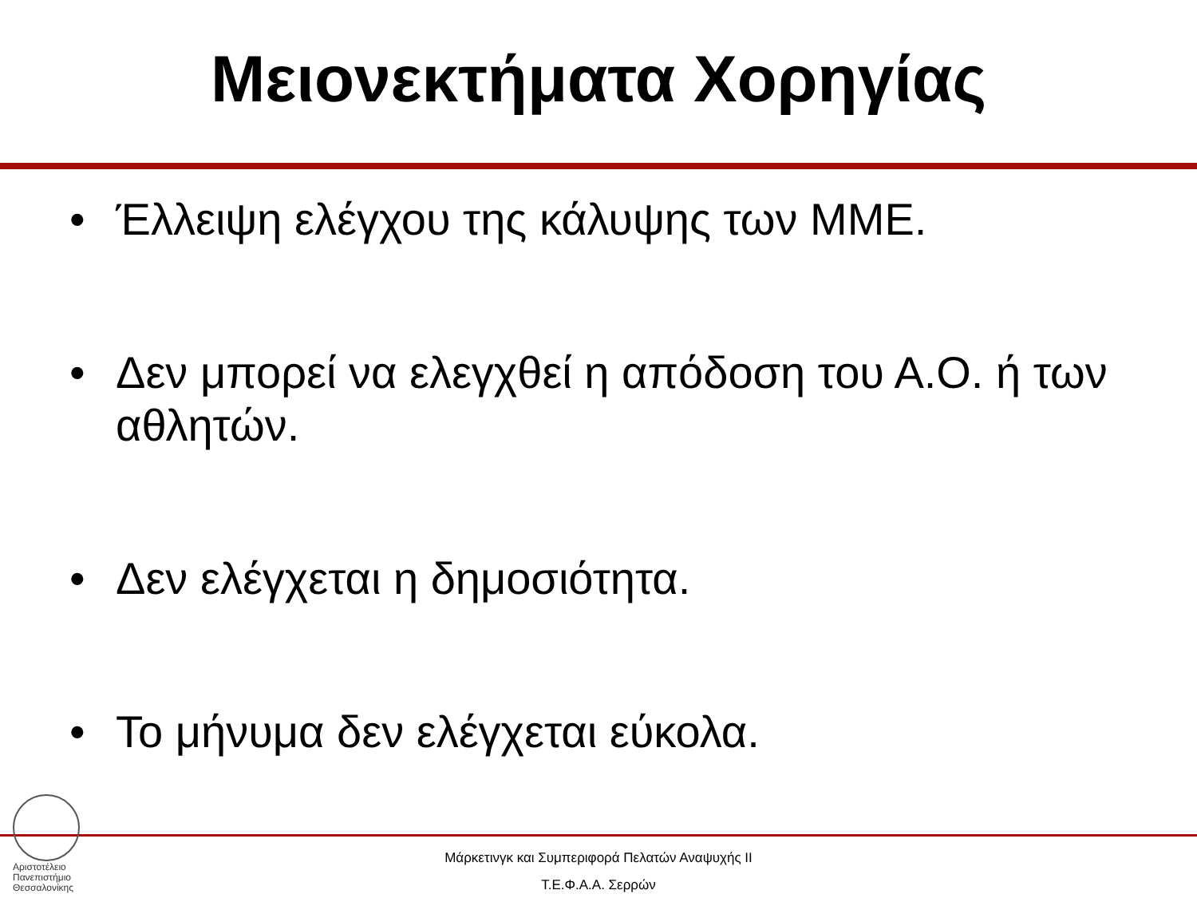Μειονεκτήματα Χορηγίας
• Έλλειψη ελέγχου της κάλυψης των ΜΜΕ.
• Δεν μπορεί να ελεγχθεί η απόδοση του Α.Ο. ή των αθλητών.
• Δεν ελέγχεται η δημοσιότητα.
• Το μήνυμα δεν ελέγχεται εύκολα.
Αριστοτέλειο
Πανεπιστήμιο
Θεσσαλονίκης
Μάρκετινγκ και Συμπεριφορά Πελατών Αναψυχής ΙΙ
Τ.Ε.Φ.Α.Α. Σερρών